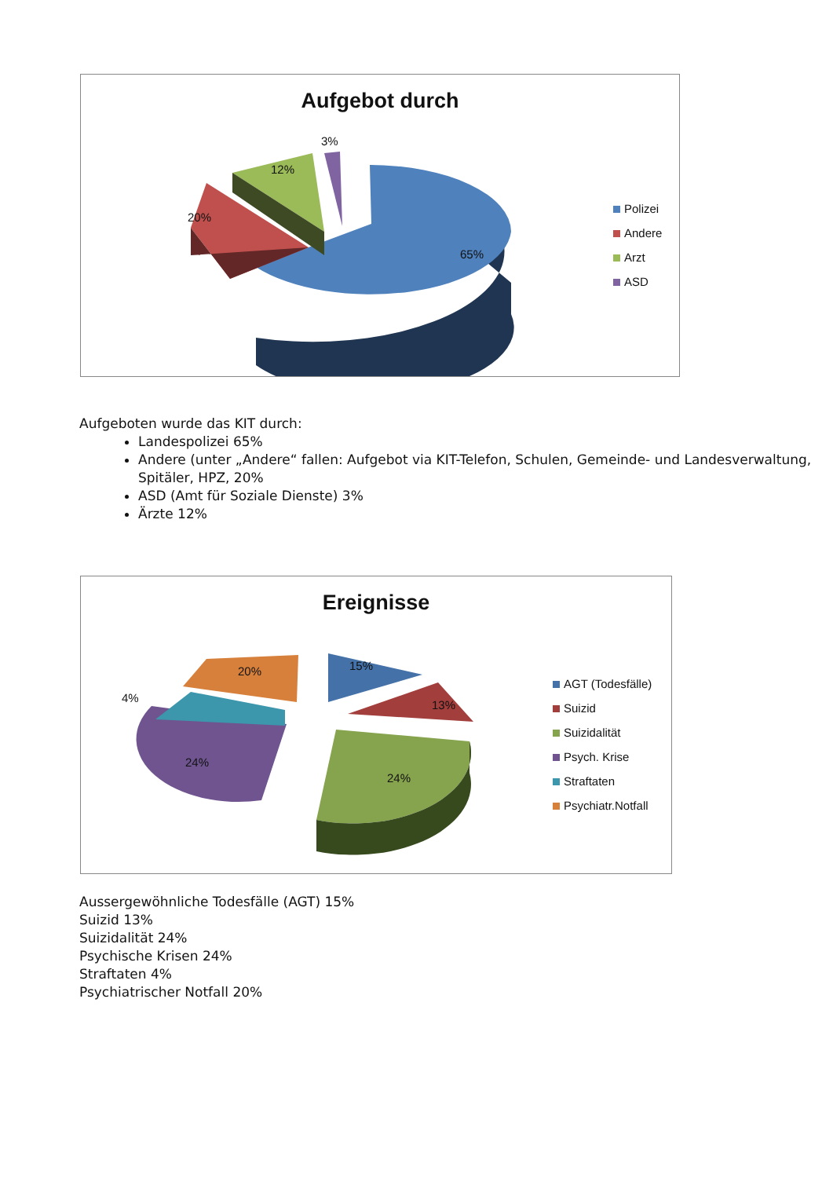Aufgebot durch
3%
12%
20%
65%
Polizei
Andere
Arzt
ASD
Aufgeboten wurde das KIT durch:
Landespolizei 65%
Andere (unter „Andere“ fallen: Aufgebot via KIT-Telefon, Schulen, Gemeinde- und Landesverwaltung, Spitäler, HPZ, 20%
ASD (Amt für Soziale Dienste) 3%
Ärzte 12%
Ereignisse
15%
13%
24%
24%
4%
20%
AGT (Todesfälle)
Suizid
Suizidalität
Psych. Krise
Straftaten
Psychiatr.Notfall
Aussergewöhnliche Todesfälle (AGT) 15%
Suizid 13%
Suizidalität 24%
Psychische Krisen 24%
Straftaten 4%
Psychiatrischer Notfall 20%